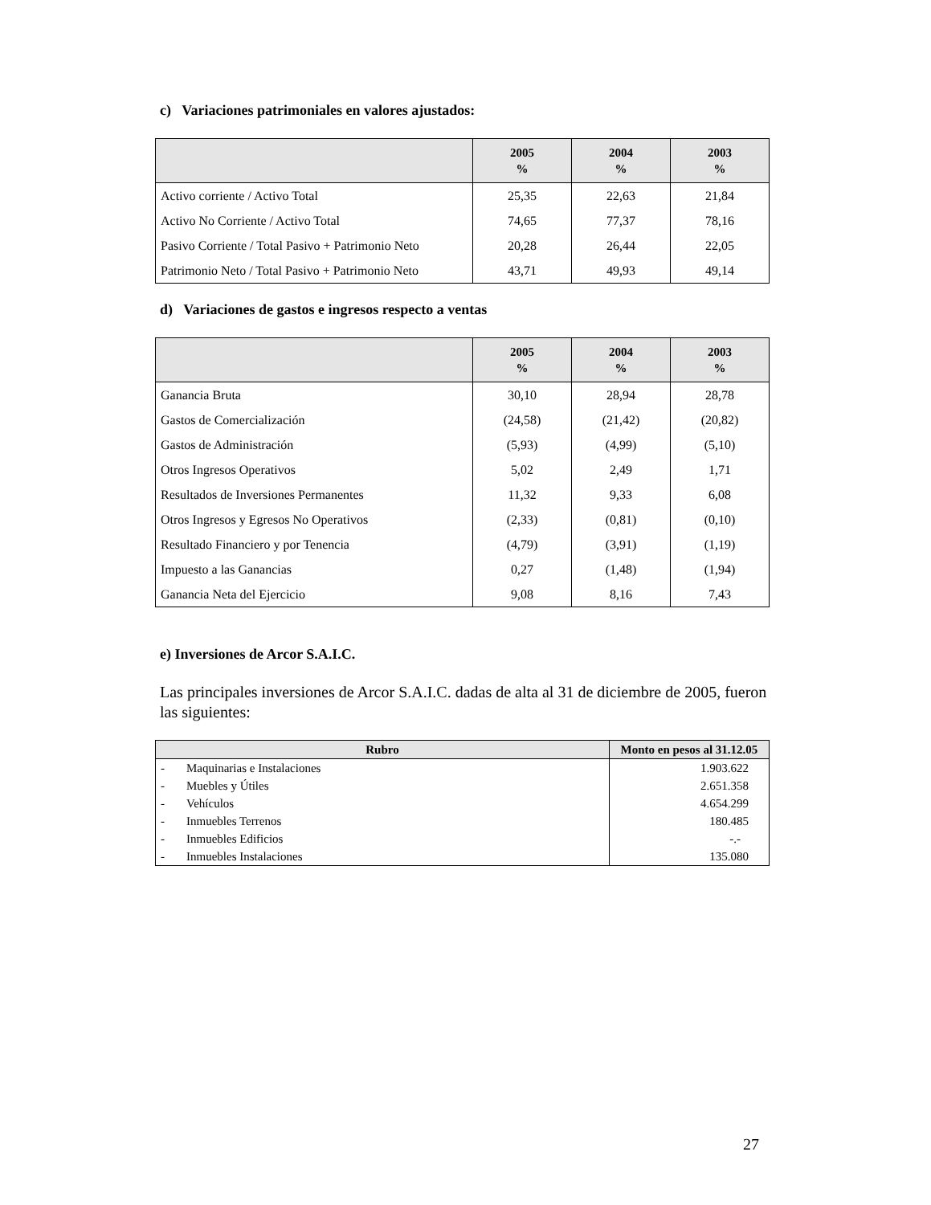c) Variaciones patrimoniales en valores ajustados:
| | 2005 % | 2004 % | 2003 % |
| --- | --- | --- | --- |
| Activo corriente / Activo Total | 25,35 | 22,63 | 21,84 |
| Activo No Corriente / Activo Total | 74,65 | 77,37 | 78,16 |
| Pasivo Corriente / Total Pasivo + Patrimonio Neto | 20,28 | 26,44 | 22,05 |
| Patrimonio Neto / Total Pasivo + Patrimonio Neto | 43,71 | 49,93 | 49,14 |
d) Variaciones de gastos e ingresos respecto a ventas
| | 2005 % | 2004 % | 2003 % |
| --- | --- | --- | --- |
| Ganancia Bruta | 30,10 | 28,94 | 28,78 |
| Gastos de Comercialización | (24,58) | (21,42) | (20,82) |
| Gastos de Administración | (5,93) | (4,99) | (5,10) |
| Otros Ingresos Operativos | 5,02 | 2,49 | 1,71 |
| Resultados de Inversiones Permanentes | 11,32 | 9,33 | 6,08 |
| Otros Ingresos y Egresos No Operativos | (2,33) | (0,81) | (0,10) |
| Resultado Financiero y por Tenencia | (4,79) | (3,91) | (1,19) |
| Impuesto a las Ganancias | 0,27 | (1,48) | (1,94) |
| Ganancia Neta del Ejercicio | 9,08 | 8,16 | 7,43 |
e) Inversiones de Arcor S.A.I.C.
Las principales inversiones de Arcor S.A.I.C. dadas de alta al 31 de diciembre de 2005, fueron las siguientes:
| Rubro | | Monto en pesos al 31.12.05 |
| --- | --- | --- |
| - | Maquinarias e Instalaciones | 1.903.622 |
| - | Muebles y Útiles | 2.651.358 |
| - | Vehículos | 4.654.299 |
| - | Inmuebles Terrenos | 180.485 |
| - | Inmuebles Edificios | -.- |
| - | Inmuebles Instalaciones | 135.080 |
27